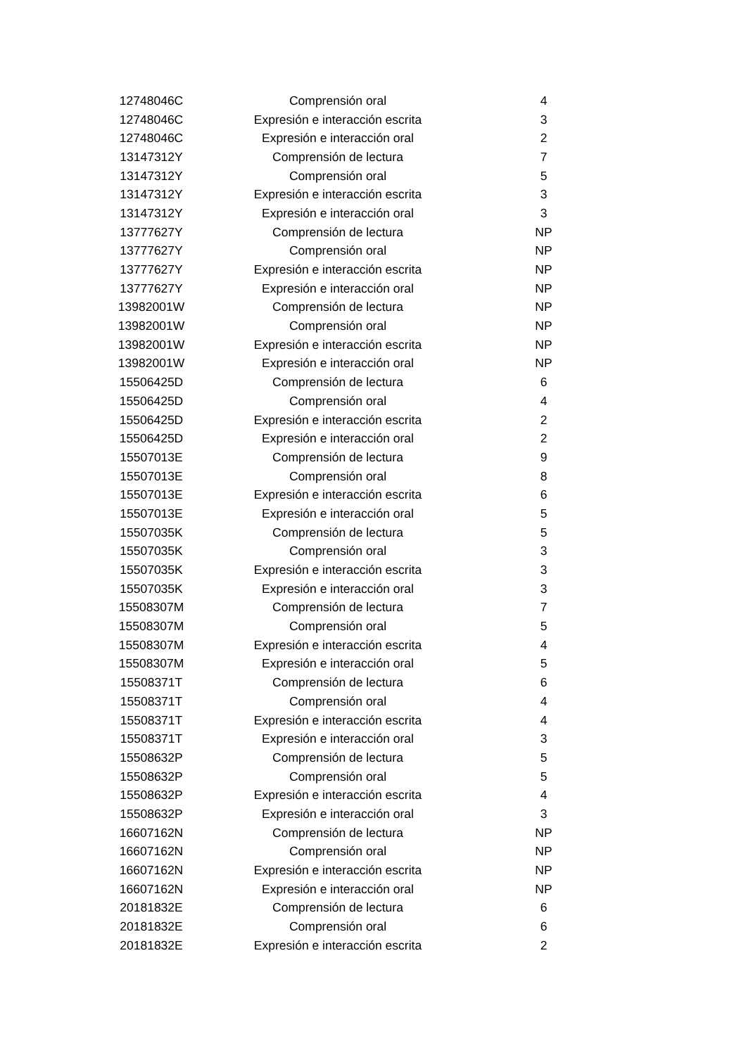| 12748046C | Comprensión oral | 4 |
| 12748046C | Expresión e interacción escrita | 3 |
| 12748046C | Expresión e interacción oral | 2 |
| 13147312Y | Comprensión de lectura | 7 |
| 13147312Y | Comprensión oral | 5 |
| 13147312Y | Expresión e interacción escrita | 3 |
| 13147312Y | Expresión e interacción oral | 3 |
| 13777627Y | Comprensión de lectura | NP |
| 13777627Y | Comprensión oral | NP |
| 13777627Y | Expresión e interacción escrita | NP |
| 13777627Y | Expresión e interacción oral | NP |
| 13982001W | Comprensión de lectura | NP |
| 13982001W | Comprensión oral | NP |
| 13982001W | Expresión e interacción escrita | NP |
| 13982001W | Expresión e interacción oral | NP |
| 15506425D | Comprensión de lectura | 6 |
| 15506425D | Comprensión oral | 4 |
| 15506425D | Expresión e interacción escrita | 2 |
| 15506425D | Expresión e interacción oral | 2 |
| 15507013E | Comprensión de lectura | 9 |
| 15507013E | Comprensión oral | 8 |
| 15507013E | Expresión e interacción escrita | 6 |
| 15507013E | Expresión e interacción oral | 5 |
| 15507035K | Comprensión de lectura | 5 |
| 15507035K | Comprensión oral | 3 |
| 15507035K | Expresión e interacción escrita | 3 |
| 15507035K | Expresión e interacción oral | 3 |
| 15508307M | Comprensión de lectura | 7 |
| 15508307M | Comprensión oral | 5 |
| 15508307M | Expresión e interacción escrita | 4 |
| 15508307M | Expresión e interacción oral | 5 |
| 15508371T | Comprensión de lectura | 6 |
| 15508371T | Comprensión oral | 4 |
| 15508371T | Expresión e interacción escrita | 4 |
| 15508371T | Expresión e interacción oral | 3 |
| 15508632P | Comprensión de lectura | 5 |
| 15508632P | Comprensión oral | 5 |
| 15508632P | Expresión e interacción escrita | 4 |
| 15508632P | Expresión e interacción oral | 3 |
| 16607162N | Comprensión de lectura | NP |
| 16607162N | Comprensión oral | NP |
| 16607162N | Expresión e interacción escrita | NP |
| 16607162N | Expresión e interacción oral | NP |
| 20181832E | Comprensión de lectura | 6 |
| 20181832E | Comprensión oral | 6 |
| 20181832E | Expresión e interacción escrita | 2 |